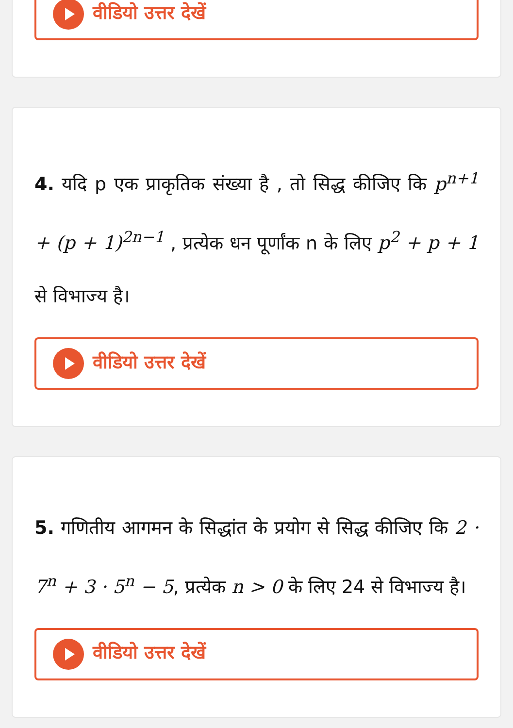वीडियो उत्तर देखें
4. यदि p एक प्राकृतिक संख्या है , तो सिद्ध कीजिए कि p<sup>n+1</sup> + (p + 1)<sup>2n−1</sup> , प्रत्येक धन पूर्णांक n के लिए p<sup>2</sup> + p + 1 से विभाज्य है।
वीडियो उत्तर देखें
5. गणितीय आगमन के सिद्धांत के प्रयोग से सिद्ध कीजिए कि 2 · 7<sup>n</sup> + 3 · 5<sup>n</sup> − 5, प्रत्येक n > 0 के लिए 24 से विभाज्य है।
वीडियो उत्तर देखें